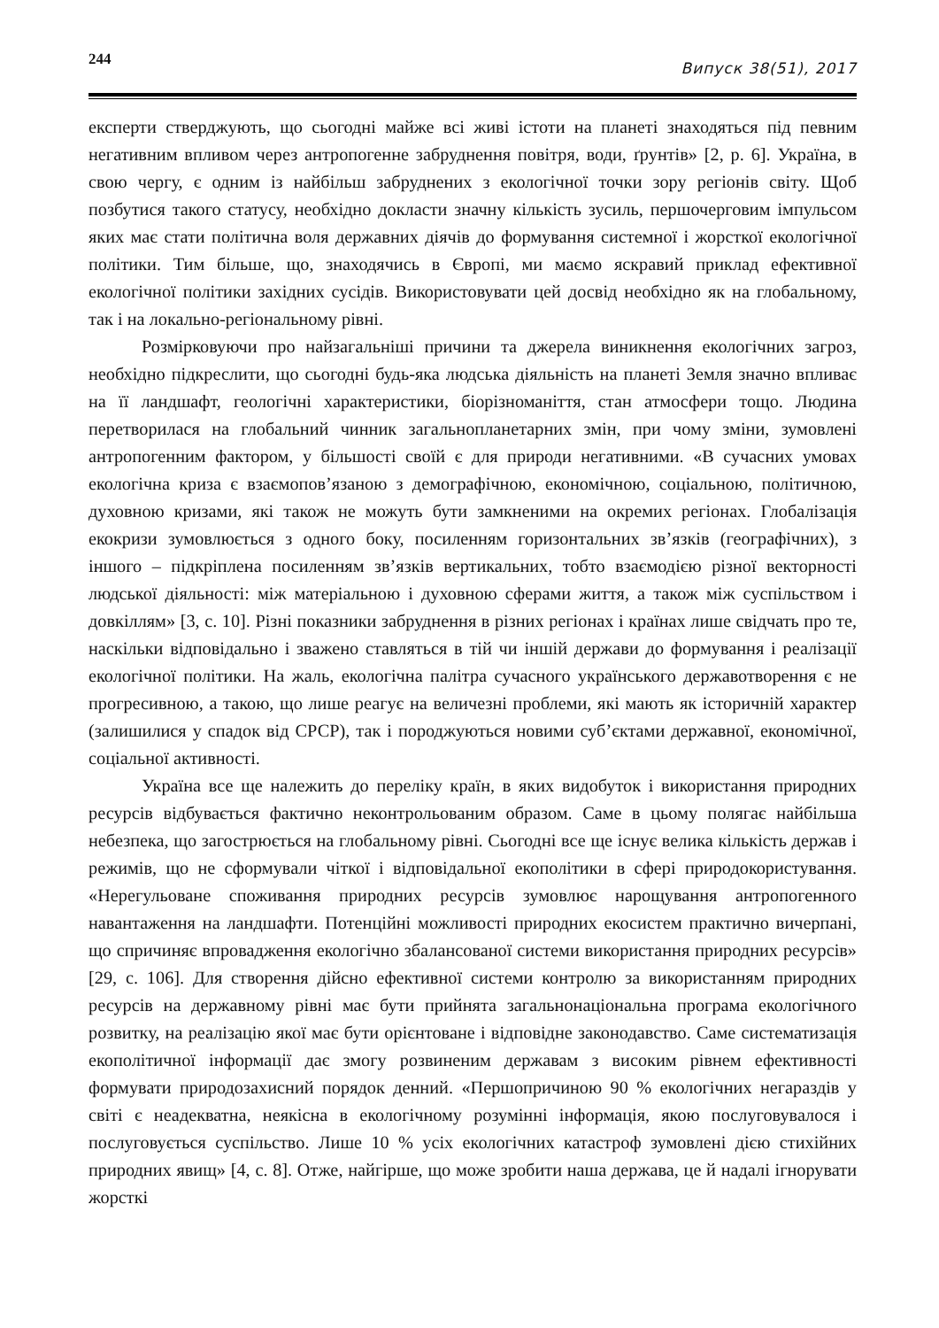244 Випуск 38(51), 2017
експерти стверджують, що сьогодні майже всі живі істоти на планеті знаходяться під певним негативним впливом через антропогенне забруднення повітря, води, ґрунтів» [2, p. 6]. Україна, в свою чергу, є одним із найбільш забруднених з екологічної точки зору регіонів світу. Щоб позбутися такого статусу, необхідно докласти значну кількість зусиль, першочерговим імпульсом яких має стати політична воля державних діячів до формування системної і жорсткої екологічної політики. Тим більше, що, знаходячись в Європі, ми маємо яскравий приклад ефективної екологічної політики західних сусідів. Використовувати цей досвід необхідно як на глобальному, так і на локально-регіональному рівні.
Розмірковуючи про найзагальніші причини та джерела виникнення екологічних загроз, необхідно підкреслити, що сьогодні будь-яка людська діяльність на планеті Земля значно впливає на її ландшафт, геологічні характеристики, біорізноманіття, стан атмосфери тощо. Людина перетворилася на глобальний чинник загальнопланетарних змін, при чому зміни, зумовлені антропогенним фактором, у більшості своїй є для природи негативними. «В сучасних умовах екологічна криза є взаємопов’язаною з демографічною, економічною, соціальною, політичною, духовною кризами, які також не можуть бути замкненими на окремих регіонах. Глобалізація екокризи зумовлюється з одного боку, посиленням горизонтальних зв’язків (географічних), з іншого – підкріплена посиленням зв’язків вертикальних, тобто взаємодією різної векторності людської діяльності: між матеріальною і духовною сферами життя, а також між суспільством і довкіллям» [3, с. 10]. Різні показники забруднення в різних регіонах і країнах лише свідчать про те, наскільки відповідально і зважено ставляться в тій чи іншій держави до формування і реалізації екологічної політики. На жаль, екологічна палітра сучасного українського державотворення є не прогресивною, а такою, що лише реагує на величезні проблеми, які мають як історичній характер (залишилися у спадок від СРСР), так і породжуються новими суб’єктами державної, економічної, соціальної активності.
Україна все ще належить до переліку країн, в яких видобуток і використання природних ресурсів відбувається фактично неконтрольованим образом. Саме в цьому полягає найбільша небезпека, що загострюється на глобальному рівні. Сьогодні все ще існує велика кількість держав і режимів, що не сформували чіткої і відповідальної екополітики в сфері природокористування. «Нерегульоване споживання природних ресурсів зумовлює нарощування антропогенного навантаження на ландшафти. Потенційні можливості природних екосистем практично вичерпані, що спричиняє впровадження екологічно збалансованої системи використання природних ресурсів» [29, с. 106]. Для створення дійсно ефективної системи контролю за використанням природних ресурсів на державному рівні має бути прийнята загальнонаціональна програма екологічного розвитку, на реалізацію якої має бути орієнтоване і відповідне законодавство. Саме систематизація екополітичної інформації дає змогу розвиненим державам з високим рівнем ефективності формувати природозахисний порядок денний. «Першопричиною 90 % екологічних негараздів у світі є неадекватна, неякісна в екологічному розумінні інформація, якою послуговувалося і послуговується суспільство. Лише 10 % усіх екологічних катастроф зумовлені дією стихійних природних явищ» [4, с. 8]. Отже, найгірше, що може зробити наша держава, це й надалі ігнорувати жорсткі